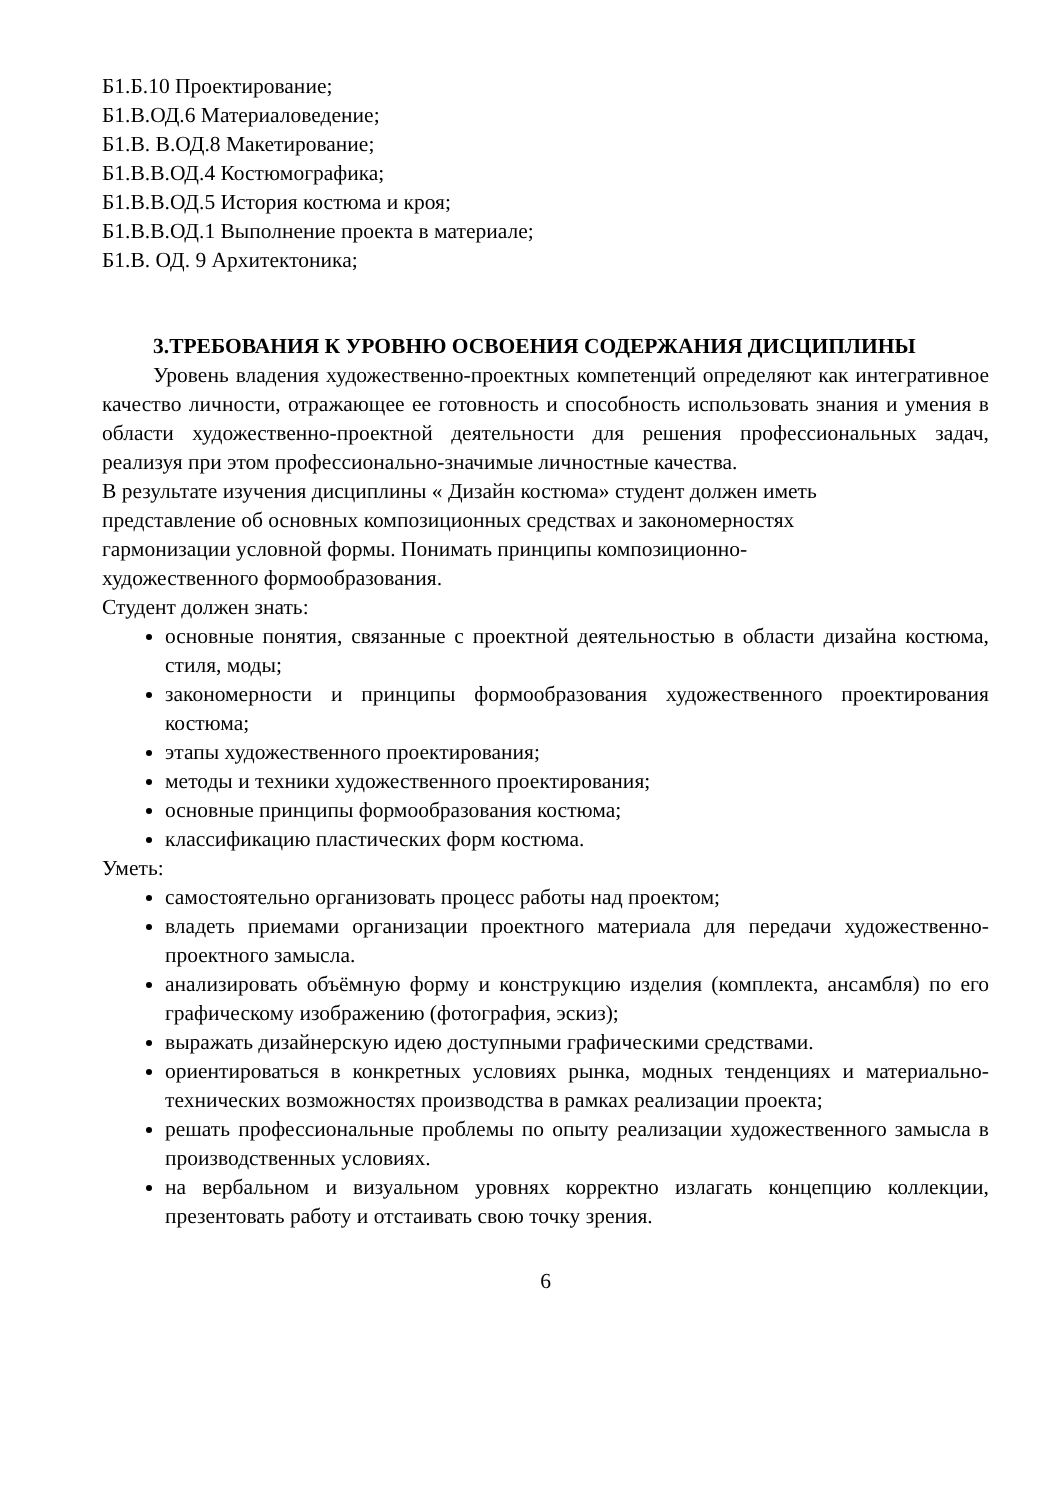Б1.Б.10 Проектирование;
Б1.В.ОД.6 Материаловедение;
Б1.В. В.ОД.8 Макетирование;
Б1.В.В.ОД.4 Костюмографика;
Б1.В.В.ОД.5 История костюма и кроя;
Б1.В.В.ОД.1 Выполнение проекта в материале;
Б1.В. ОД. 9 Архитектоника;
3.ТРЕБОВАНИЯ К УРОВНЮ ОСВОЕНИЯ СОДЕРЖАНИЯ ДИСЦИПЛИНЫ
Уровень владения художественно-проектных компетенций определяют как интегративное качество личности, отражающее ее готовность и способность использовать знания и умения в области художественно-проектной деятельности для решения профессиональных задач, реализуя при этом профессионально-значимые личностные качества.
В результате изучения дисциплины « Дизайн костюма» студент должен иметь
представление об основных композиционных средствах и закономерностях
гармонизации условной формы. Понимать принципы композиционно-
художественного формообразования.
Студент должен знать:
основные понятия, связанные с проектной деятельностью в области дизайна костюма, стиля, моды;
закономерности и принципы формообразования художественного проектирования костюма;
этапы художественного проектирования;
методы и техники художественного проектирования;
основные принципы формообразования костюма;
классификацию пластических форм костюма.
Уметь:
самостоятельно организовать процесс работы над проектом;
владеть приемами организации проектного материала для передачи художественно-проектного замысла.
анализировать объёмную форму и конструкцию изделия (комплекта, ансамбля) по его графическому изображению (фотография, эскиз);
выражать дизайнерскую идею доступными графическими средствами.
ориентироваться в конкретных условиях рынка, модных тенденциях и материально-технических возможностях производства в рамках реализации проекта;
решать профессиональные проблемы по опыту реализации художественного замысла в производственных условиях.
на вербальном и визуальном уровнях корректно излагать концепцию коллекции, презентовать работу и отстаивать свою точку зрения.
6